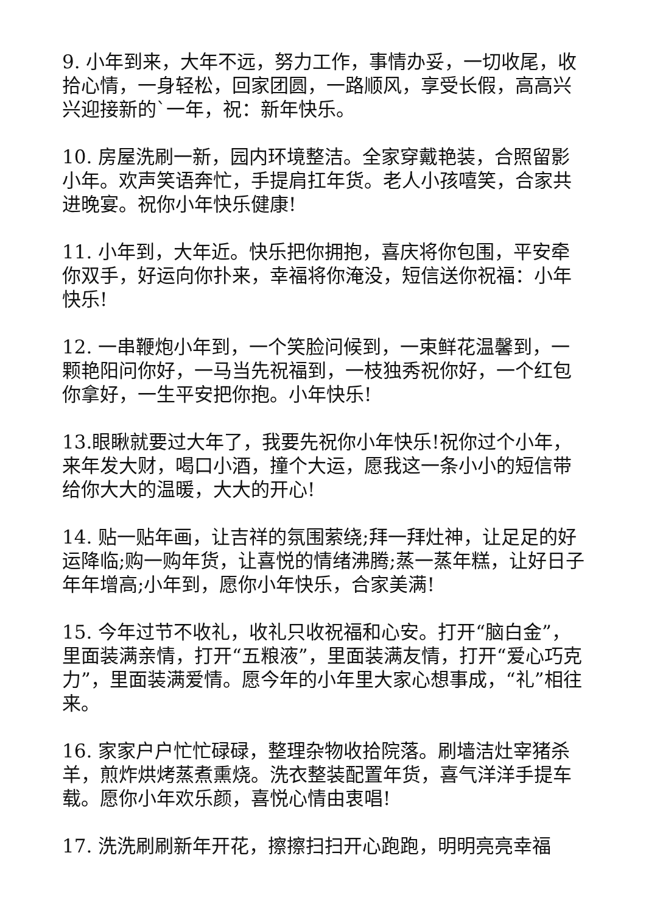9. 小年到来，大年不远，努力工作，事情办妥，一切收尾，收拾心情，一身轻松，回家团圆，一路顺风，享受长假，高高兴兴迎接新的`一年，祝：新年快乐。
10. 房屋洗刷一新，园内环境整洁。全家穿戴艳装，合照留影小年。欢声笑语奔忙，手提肩扛年货。老人小孩嘻笑，合家共进晚宴。祝你小年快乐健康!
11. 小年到，大年近。快乐把你拥抱，喜庆将你包围，平安牵你双手，好运向你扑来，幸福将你淹没，短信送你祝福：小年快乐!
12. 一串鞭炮小年到，一个笑脸问候到，一束鲜花温馨到，一颗艳阳问你好，一马当先祝福到，一枝独秀祝你好，一个红包你拿好，一生平安把你抱。小年快乐!
13.眼瞅就要过大年了，我要先祝你小年快乐!祝你过个小年，来年发大财，喝口小酒，撞个大运，愿我这一条小小的短信带给你大大的温暖，大大的开心!
14. 贴一贴年画，让吉祥的氛围萦绕;拜一拜灶神，让足足的好运降临;购一购年货，让喜悦的情绪沸腾;蒸一蒸年糕，让好日子年年增高;小年到，愿你小年快乐，合家美满!
15. 今年过节不收礼，收礼只收祝福和心安。打开“脑白金”，里面装满亲情，打开“五粮液”，里面装满友情，打开“爱心巧克力”，里面装满爱情。愿今年的小年里大家心想事成，“礼”相往来。
16. 家家户户忙忙碌碌，整理杂物收拾院落。刷墙洁灶宰猪杀羊，煎炸烘烤蒸煮熏烧。洗衣整装配置年货，喜气洋洋手提车载。愿你小年欢乐颜，喜悦心情由衷唱!
17. 洗洗刷刷新年开花，擦擦扫扫开心跑跑，明明亮亮幸福